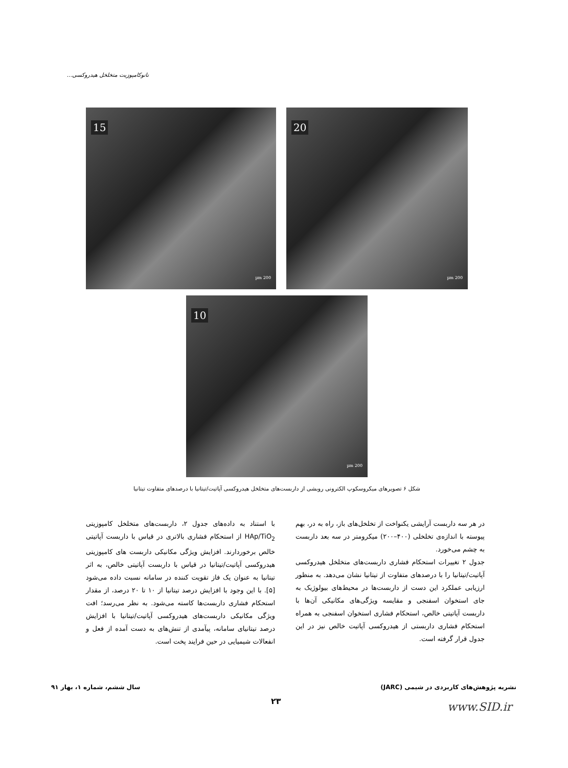نانوکامپوزیت متخلخل هیدروکسی...
20
200 µm
15
200 µm
10
200 µm
شکل ۶ تصویرهای میکروسکوپ الکترونی روبشی از داربست‌های متخلخل هیدروکسی آپاتیت/تیتانیا با درصدهای متفاوت تیتانیا
در هر سه داربست آرایشی یکنواخت از تخلخل‌های باز، راه به در، بهم پیوسته با اندازه‌ی تخلخلی (۴۰۰–۲۰۰) میکرومتر در سه بعد داربست به چشم می‌خورد.
جدول ۲ تغییرات استحکام فشاری داربست‌های متخلخل هیدروکسی آپاتیت/تیتانیا را با درصدهای متفاوت از تیتانیا نشان می‌دهد. به منظور ارزیابی عملکرد این دست از داربست‌ها در محیط‌های بیولوژیک به جای استخوان اسفنجی و مقایسه ویژگی‌های مکانیکی آن‌ها با داربست آپاتیتی خالص، استحکام فشاری استخوان اسفنجی به همراه استحکام فشاری داربستی از هیدروکسی آپاتیت خالص نیز در این جدول قرار گرفته است.
با استناد به داده‌های جدول ۲، داربست‌های متخلخل کامپوزیتی HAp/TiO<sub>2</sub> از استحکام فشاری بالاتری در قیاس با داربست آپاتیتی خالص برخوردارند. افزایش ویژگی مکانیکی داربست های کامپوزیتی هیدروکسی آپاتیت/تیتانیا در قیاس با داربست آپاتیتی خالص، به اثر تیتانیا به عنوان یک فاز تقویت کننده در سامانه نسبت داده می‌شود [۵]. با این وجود با افزایش درصد تیتانیا از ۱۰ تا ۲۰ درصد، از مقدار استحکام فشاری داربست‌ها کاسته می‌شود. به نظر می‌رسد؛ افت ویژگی مکانیکی داربست‌های هیدروکسی آپاتیت/تیتانیا با افزایش درصد تیتانیای سامانه، پیآمدی از تنش‌های به دست آمده از فعل و انفعالات شیمیایی در حین فرایند پخت است.
نشریه پژوهش‌های کاربردی در شیمی (JARC) سال ششم، شماره ۱، بهار ۹۱
۲۳ www.SID.ir